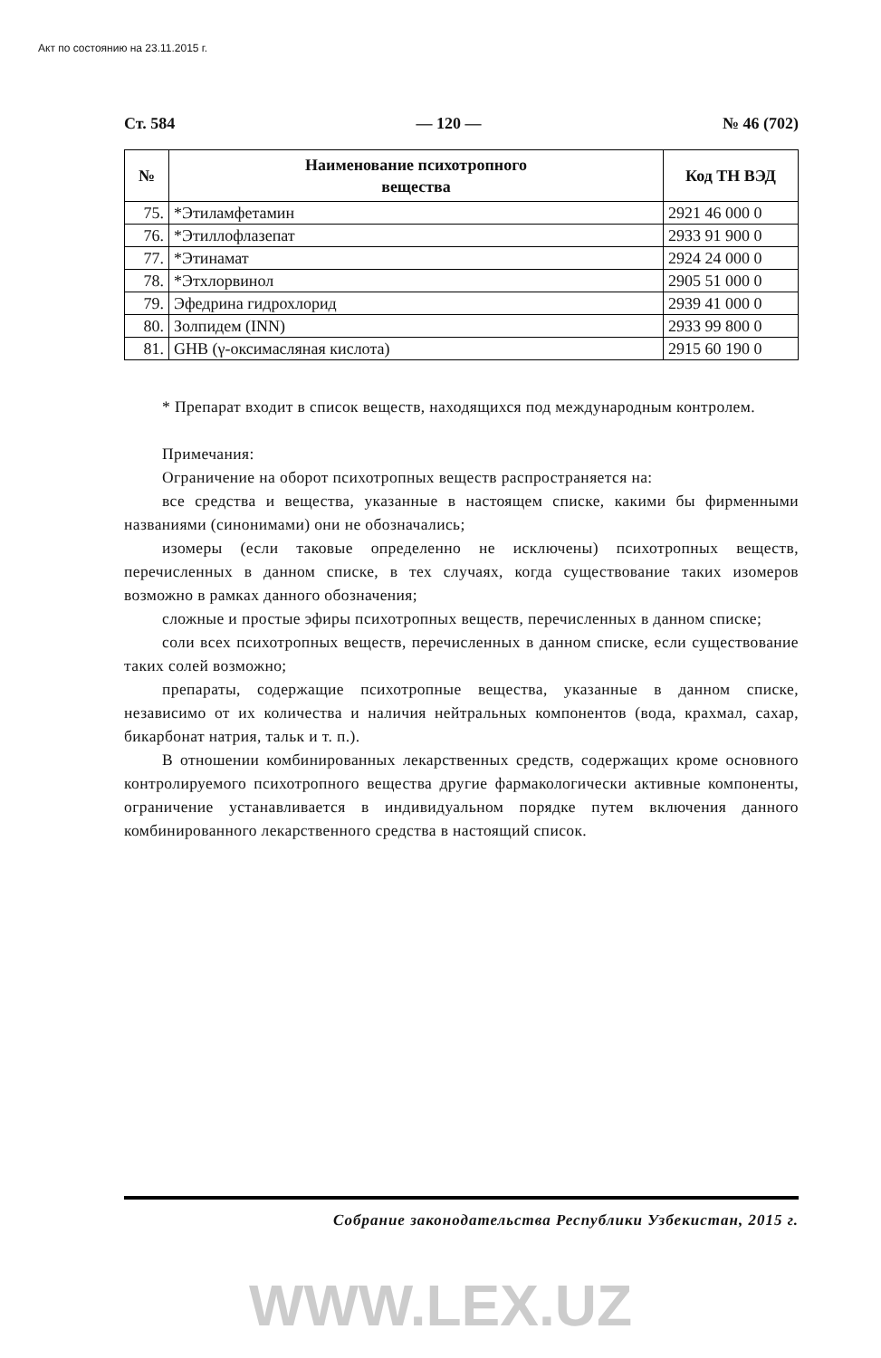Акт по состоянию на 23.11.2015 г.
Ст. 584 — 120 — № 46 (702)
| № | Наименование психотропного вещества | Код ТН ВЭД |
| --- | --- | --- |
| 75. | *Этиламфетамин | 2921 46 000 0 |
| 76. | *Этиллофлазепат | 2933 91 900 0 |
| 77. | *Этинамат | 2924 24 000 0 |
| 78. | *Этхлорвинол | 2905 51 000 0 |
| 79. | Эфедрина гидрохлорид | 2939 41 000 0 |
| 80. | Золпидем (INN) | 2933 99 800 0 |
| 81. | GHB (γ-оксимасляная кислота) | 2915 60 190 0 |
* Препарат входит в список веществ, находящихся под международным контролем.
Примечания:
Ограничение на оборот психотропных веществ распространяется на:
все средства и вещества, указанные в настоящем списке, какими бы фирменными названиями (синонимами) они не обозначались;
изомеры (если таковые определенно не исключены) психотропных веществ, перечисленных в данном списке, в тех случаях, когда существование таких изомеров возможно в рамках данного обозначения;
сложные и простые эфиры психотропных веществ, перечисленных в данном списке;
соли всех психотропных веществ, перечисленных в данном списке, если существование таких солей возможно;
препараты, содержащие психотропные вещества, указанные в данном списке, независимо от их количества и наличия нейтральных компонентов (вода, крахмал, сахар, бикарбонат натрия, тальк и т. п.).
В отношении комбинированных лекарственных средств, содержащих кроме основного контролируемого психотропного вещества другие фармакологически активные компоненты, ограничение устанавливается в индивидуальном порядке путем включения данного комбинированного лекарственного средства в настоящий список.
Собрание законодательства Республики Узбекистан, 2015 г.
WWW.LEX.UZ